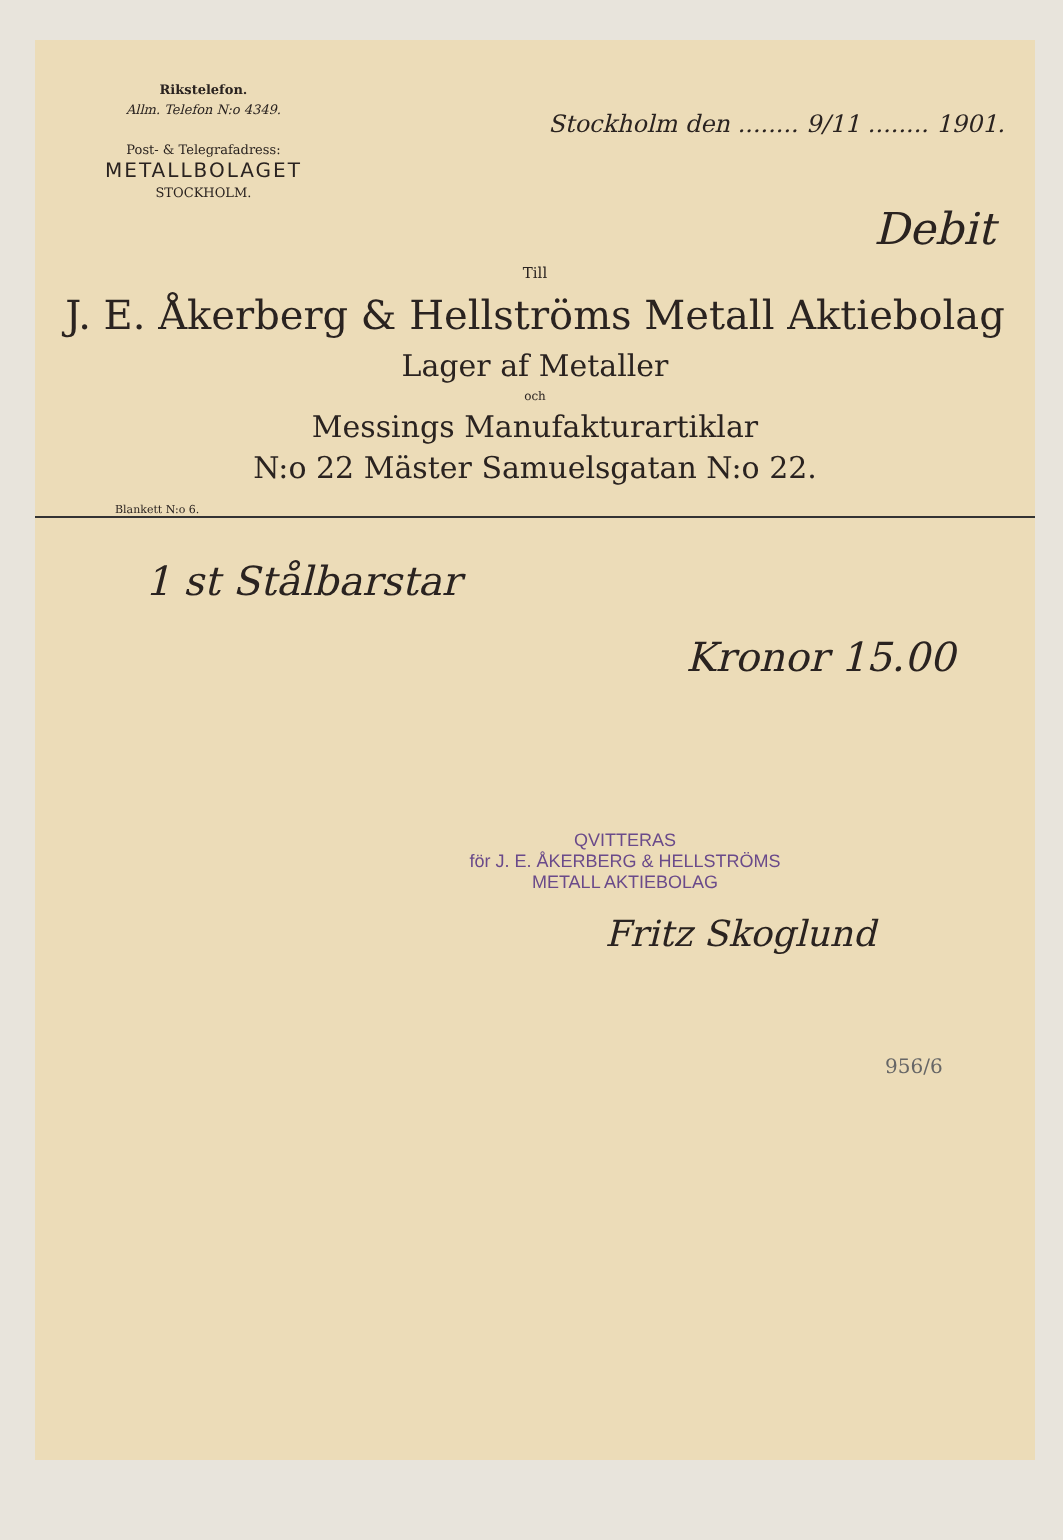Rikstelefon.
Allm. Telefon N:o 4349.
Post- & Telegrafadress:
METALLBOLAGET
STOCKHOLM.
Stockholm den ........ 9/11 ........ 1901.
Debit
Till
J. E. Åkerberg & Hellströms Metall Aktiebolag
Lager af Metaller
och
Messings Manufakturartiklar
N:o 22 Mäster Samuelsgatan N:o 22.
Blankett N:o 6.
1 st Stålbarstar
Kronor 15.00
QVITTERAS
för J. E. ÅKERBERG & HELLSTRÖMS
METALL AKTIEBOLAG
Fritz Skoglund
956/6